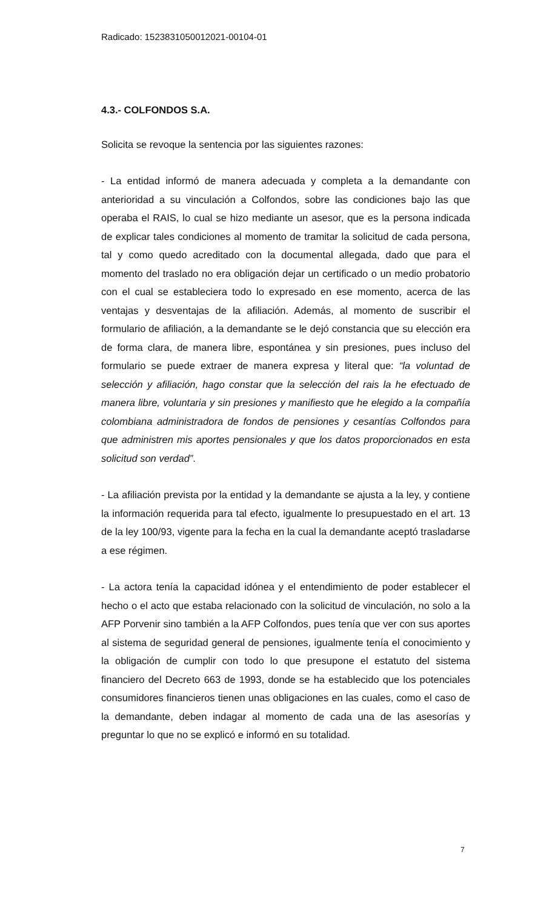Radicado: 152383105001202​1-00104-01
4.3.- COLFONDOS S.A.
Solicita se revoque la sentencia por las siguientes razones:
- La entidad informó de manera adecuada y completa a la demandante con anterioridad a su vinculación a Colfondos, sobre las condiciones bajo las que operaba el RAIS, lo cual se hizo mediante un asesor, que es la persona indicada de explicar tales condiciones al momento de tramitar la solicitud de cada persona, tal y como quedo acreditado con la documental allegada, dado que para el momento del traslado no era obligación dejar un certificado o un medio probatorio con el cual se estableciera todo lo expresado en ese momento, acerca de las ventajas y desventajas de la afiliación. Además, al momento de suscribir el formulario de afiliación, a la demandante se le dejó constancia que su elección era de forma clara, de manera libre, espontánea y sin presiones, pues incluso del formulario se puede extraer de manera expresa y literal que: “la voluntad de selección y afiliación, hago constar que la selección del rais la he efectuado de manera libre, voluntaria y sin presiones y manifiesto que he elegido a la compañía colombiana administradora de fondos de pensiones y cesantías Colfondos para que administren mis aportes pensionales y que los datos proporcionados en esta solicitud son verdad”.
- La afiliación prevista por la entidad y la demandante se ajusta a la ley, y contiene la información requerida para tal efecto, igualmente lo presupuestado en el art. 13 de la ley 100/93, vigente para la fecha en la cual la demandante aceptó trasladarse a ese régimen.
- La actora tenía la capacidad idónea y el entendimiento de poder establecer el hecho o el acto que estaba relacionado con la solicitud de vinculación, no solo a la AFP Porvenir sino también a la AFP Colfondos, pues tenía que ver con sus aportes al sistema de seguridad general de pensiones, igualmente tenía el conocimiento y la obligación de cumplir con todo lo que presupone el estatuto del sistema financiero del Decreto 663 de 1993, donde se ha establecido que los potenciales consumidores financieros tienen unas obligaciones en las cuales, como el caso de la demandante, deben indagar al momento de cada una de las asesorías y preguntar lo que no se explicó e informó en su totalidad.
7